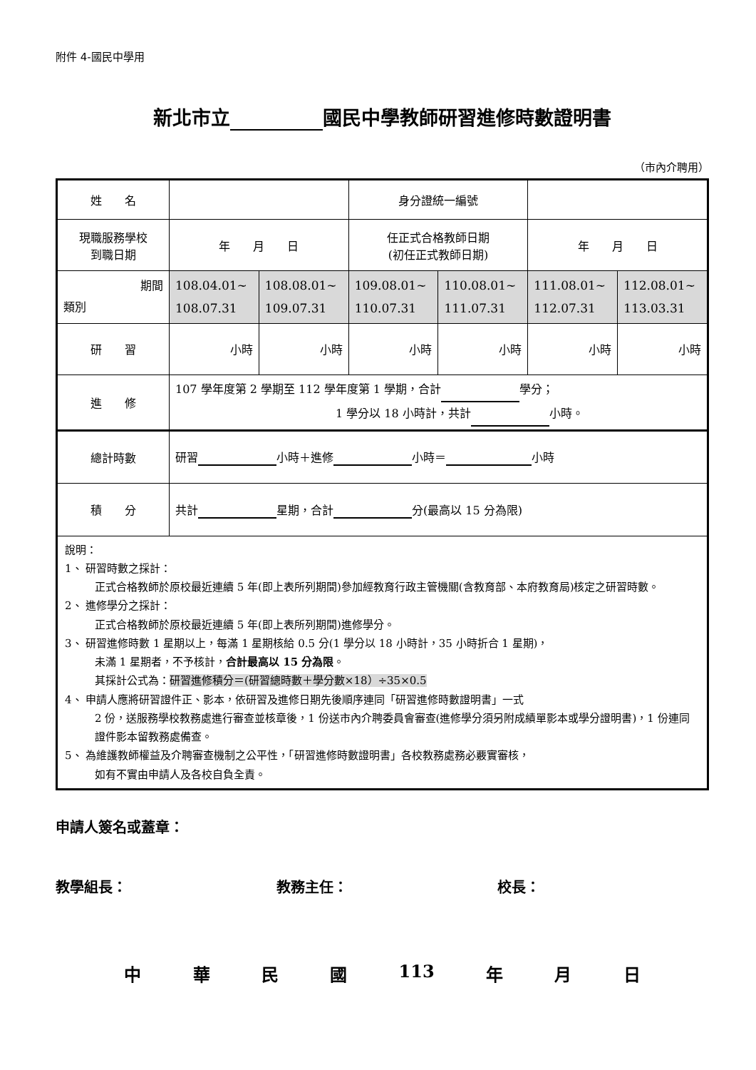附件 4-國民中學用
新北市立 國民中學教師研習進修時數證明書
（市內介聘用）
| 姓 名 | | | 身分證統一編號 | | | |
| 現職服務學校 到職日期 | 年 月 日 | | 任正式合格教師日期 (初任正式教師日期) | | 年 月 日 | |
| 期間 類別 | 108.04.01~ 108.07.31 | 108.08.01~ 109.07.31 | 109.08.01~ 110.07.31 | 110.08.01~ 111.07.31 | 111.08.01~ 112.07.31 | 112.08.01~ 113.03.31 |
| 研 習 | 小時 | 小時 | 小時 | 小時 | 小時 | 小時 |
| 進 修 | 107 學年度第 2 學期至 112 學年度第 1 學期，合計 學分； 1 學分以 18 小時計，共計 小時。 | | | | | |
| 總計時數 | 研習 小時＋進修 小時＝ 小時 | | | | | |
| 積 分 | 共計 星期，合計 分(最高以 15 分為限) | | | | | |
| 說明： 1、 研習時數之採計： 正式合格教師於原校最近連續 5 年(即上表所列期間)參加經教育行政主管機關(含教育部、本府教育局)核定之研習時數。 2、 進修學分之採計： 正式合格教師於原校最近連續 5 年(即上表所列期間)進修學分。 3、 研習進修時數 1 星期以上，每滿 1 星期核給 0.5 分(1 學分以 18 小時計，35 小時折合 1 星期)， 未滿 1 星期者，不予核計， 合計最高以 15 分為限 。 其採計公式為： 研習進修積分＝(研習總時數＋學分數×18）÷35×0.5 4、 申請人應將研習證件正、影本，依研習及進修日期先後順序連同「研習進修時數證明書」一式 2 份，送服務學校教務處進行審查並核章後，1 份送市內介聘委員會審查(進修學分須另附成績單影本或學分證明書)，1 份連同證件影本留教務處備查。 5、 為維護教師權益及介聘審查機制之公平性，「研習進修時數證明書」各校教務處務必覈實審核， 如有不實由申請人及各校自負全責。 | | | | | | |
申請人簽名或蓋章：
教學組長： 教務主任： 校長：
中 華 民 國 113 年 月 日